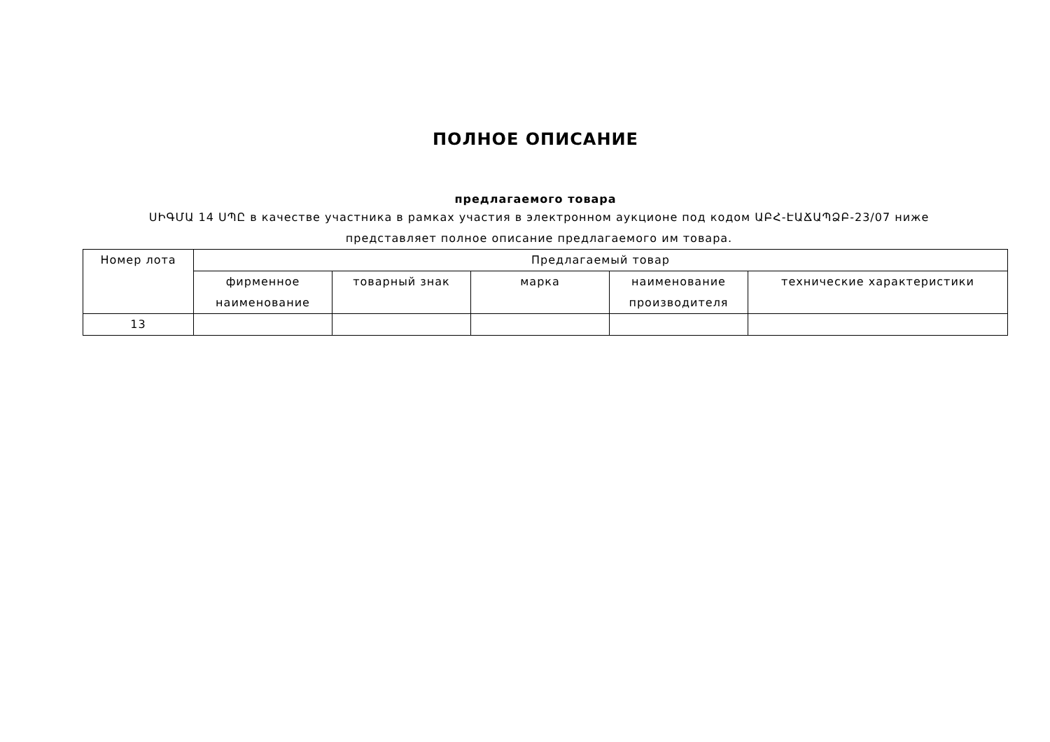ПОЛНОЕ ОПИСАНИЕ
предлагаемого товара
ՍԻԳՄԱ 14 ՍՊԸ в качестве участника в рамках участия в электронном аукционе под кодом ԱԲՀ-ԷԱՃԱՊՁԲ-23/07 ниже представляет полное описание предлагаемого им товара.
| Номер лота | Предлагаемый товар | | | | |
| --- | --- | --- | --- | --- | --- |
| | фирменное наименование | товарный знак | марка | наименование производителя | технические характеристики |
| 13 | | | | | |